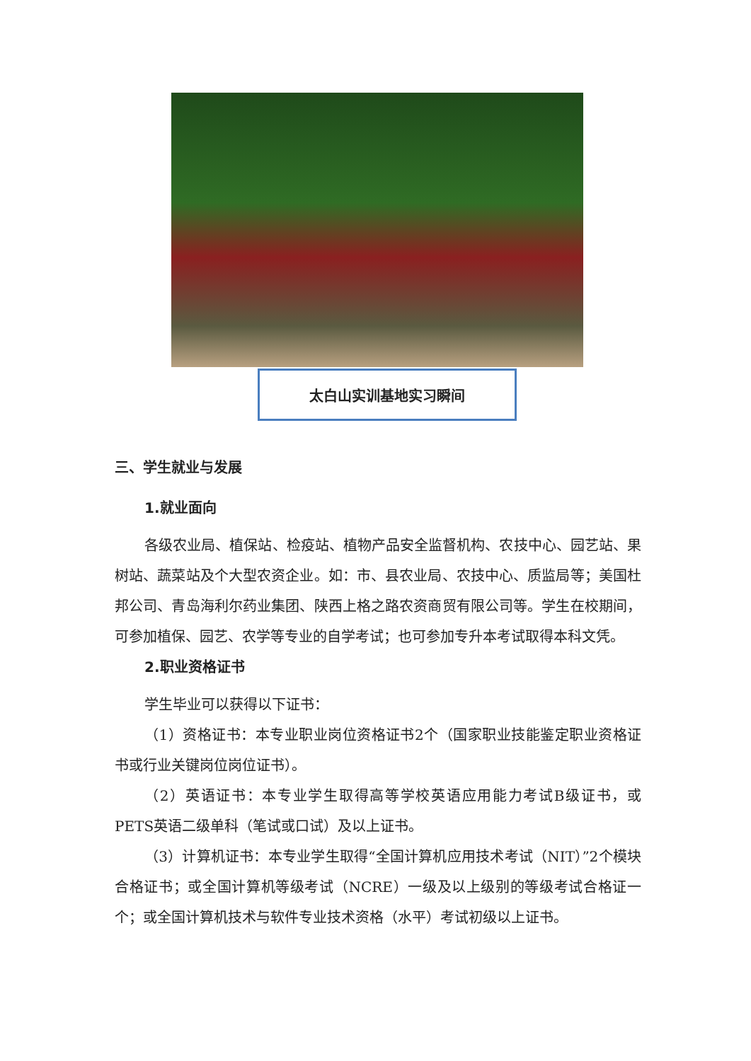太白山实训基地实习瞬间
三、学生就业与发展
1.就业面向
各级农业局、植保站、检疫站、植物产品安全监督机构、农技中心、园艺站、果树站、蔬菜站及个大型农资企业。如：市、县农业局、农技中心、质监局等；美国杜邦公司、青岛海利尔药业集团、陕西上格之路农资商贸有限公司等。学生在校期间，可参加植保、园艺、农学等专业的自学考试；也可参加专升本考试取得本科文凭。
2.职业资格证书
学生毕业可以获得以下证书：
（1）资格证书：本专业职业岗位资格证书2个（国家职业技能鉴定职业资格证书或行业关键岗位岗位证书）。
（2）英语证书：本专业学生取得高等学校英语应用能力考试B级证书，或PETS英语二级单科（笔试或口试）及以上证书。
（3）计算机证书：本专业学生取得“全国计算机应用技术考试（NIT）”2个模块合格证书；或全国计算机等级考试（NCRE）一级及以上级别的等级考试合格证一个；或全国计算机技术与软件专业技术资格（水平）考试初级以上证书。